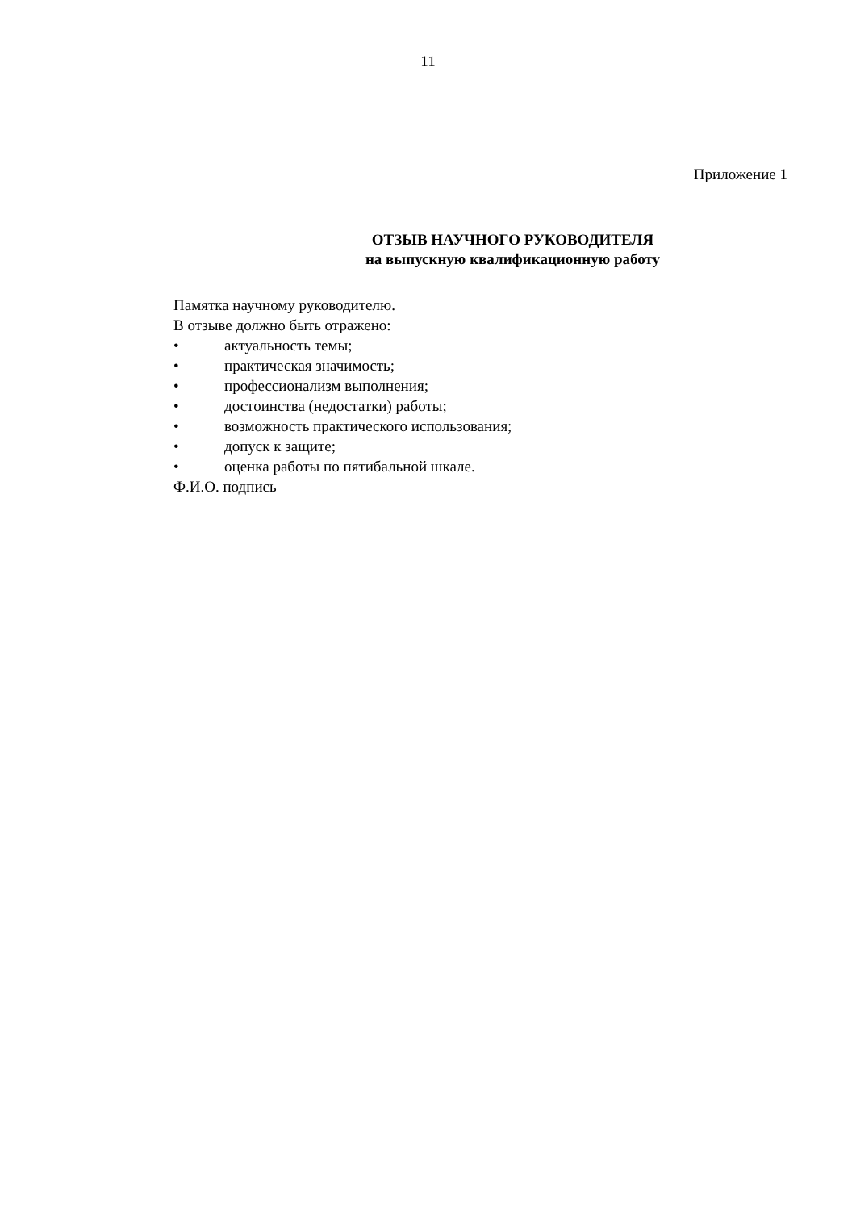11
Приложение 1
ОТЗЫВ НАУЧНОГО РУКОВОДИТЕЛЯ
на выпускную квалификационную работу
Памятка научному руководителю.
В отзыве должно быть отражено:
• актуальность темы;
• практическая значимость;
• профессионализм выполнения;
• достоинства (недостатки) работы;
• возможность практического использования;
• допуск к защите;
• оценка работы по пятибальной шкале.
Ф.И.О. подпись